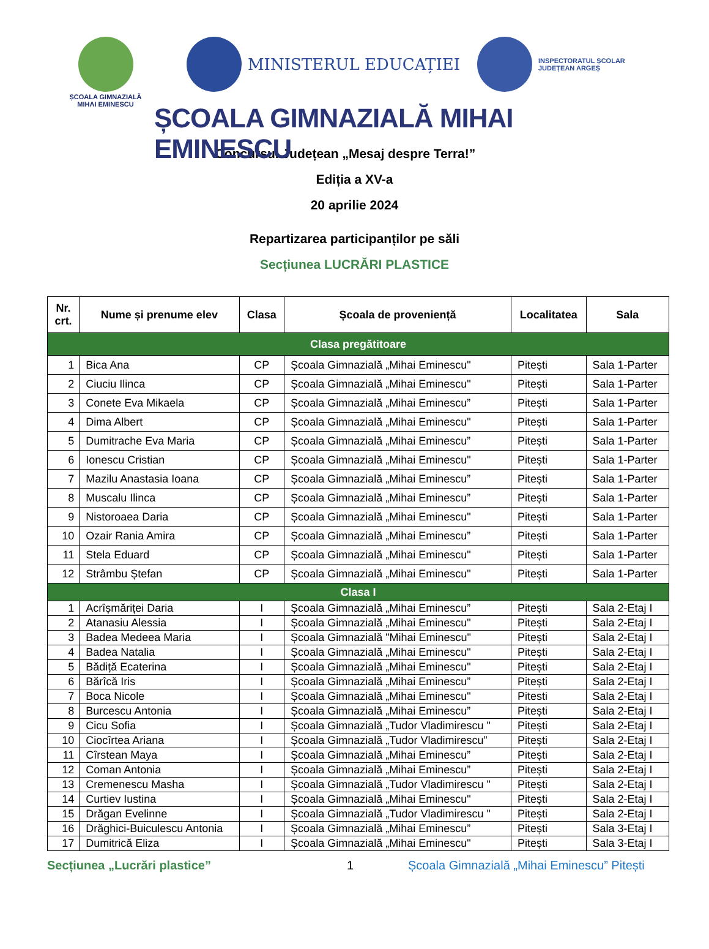ȘCOALA GIMNAZIALĂ
MIHAI EMINESCU
MINISTERUL EDUCAȚIEI
INSPECTORATUL ȘCOLAR
JUDEȚEAN ARGEȘ
ȘCOALA GIMNAZIALĂ MIHAI EMINESCU
Concursul Județean „Mesaj despre Terra!”
Ediția a XV-a
20 aprilie 2024
Repartizarea participanților pe săli
Secțiunea LUCRĂRI PLASTICE
| Nr. crt. | Nume și prenume elev | Clasa | Școala de proveniență | Localitatea | Sala |
| --- | --- | --- | --- | --- | --- |
| Clasa pregătitoare | | | | | |
| 1 | Bica Ana | CP | Școala Gimnazială „Mihai Eminescu" | Pitești | Sala 1-Parter |
| 2 | Ciuciu Ilinca | CP | Școala Gimnazială „Mihai Eminescu" | Pitești | Sala 1-Parter |
| 3 | Conete Eva Mikaela | CP | Școala Gimnazială „Mihai Eminescu” | Pitești | Sala 1-Parter |
| 4 | Dima Albert | CP | Școala Gimnazială „Mihai Eminescu" | Pitești | Sala 1-Parter |
| 5 | Dumitrache Eva Maria | CP | Școala Gimnazială „Mihai Eminescu” | Pitești | Sala 1-Parter |
| 6 | Ionescu Cristian | CP | Școala Gimnazială „Mihai Eminescu" | Pitești | Sala 1-Parter |
| 7 | Mazilu Anastasia Ioana | CP | Școala Gimnazială „Mihai Eminescu” | Pitești | Sala 1-Parter |
| 8 | Muscalu Ilinca | CP | Școala Gimnazială „Mihai Eminescu” | Pitești | Sala 1-Parter |
| 9 | Nistoroaea Daria | CP | Școala Gimnazială „Mihai Eminescu" | Pitești | Sala 1-Parter |
| 10 | Ozair Rania Amira | CP | Școala Gimnazială „Mihai Eminescu” | Pitești | Sala 1-Parter |
| 11 | Stela Eduard | CP | Școala Gimnazială „Mihai Eminescu" | Pitești | Sala 1-Parter |
| 12 | Strâmbu Ștefan | CP | Școala Gimnazială „Mihai Eminescu" | Pitești | Sala 1-Parter |
| Clasa I | | | | | |
| 1 | Acrîșmăriței Daria | I | Școala Gimnazială „Mihai Eminescu” | Pitești | Sala 2-Etaj I |
| 2 | Atanasiu Alessia | I | Școala Gimnazială „Mihai Eminescu" | Pitești | Sala 2-Etaj I |
| 3 | Badea Medeea Maria | I | Școala Gimnazială "Mihai Eminescu" | Pitești | Sala 2-Etaj I |
| 4 | Badea Natalia | I | Școala Gimnazială „Mihai Eminescu" | Pitești | Sala 2-Etaj I |
| 5 | Bădiță Ecaterina | I | Școala Gimnazială „Mihai Eminescu" | Pitești | Sala 2-Etaj I |
| 6 | Bărîcă Iris | I | Școala Gimnazială „Mihai Eminescu” | Pitești | Sala 2-Etaj I |
| 7 | Boca Nicole | I | Școala Gimnazială „Mihai Eminescu" | Pitesti | Sala 2-Etaj I |
| 8 | Burcescu Antonia | I | Școala Gimnazială „Mihai Eminescu” | Pitești | Sala 2-Etaj I |
| 9 | Cicu Sofia | I | Școala Gimnazială „Tudor Vladimirescu " | Pitești | Sala 2-Etaj I |
| 10 | Ciocîrtea Ariana | I | Școala Gimnazială „Tudor Vladimirescu” | Pitești | Sala 2-Etaj I |
| 11 | Cîrstean Maya | I | Școala Gimnazială „Mihai Eminescu” | Pitești | Sala 2-Etaj I |
| 12 | Coman Antonia | I | Școala Gimnazială „Mihai Eminescu” | Pitești | Sala 2-Etaj I |
| 13 | Cremenescu Masha | I | Școala Gimnazială „Tudor Vladimirescu " | Pitești | Sala 2-Etaj I |
| 14 | Curtiev Iustina | I | Școala Gimnazială „Mihai Eminescu" | Pitești | Sala 2-Etaj I |
| 15 | Drăgan Evelinne | I | Școala Gimnazială „Tudor Vladimirescu " | Pitești | Sala 2-Etaj I |
| 16 | Drăghici-Buiculescu Antonia | I | Școala Gimnazială „Mihai Eminescu” | Pitești | Sala 3-Etaj I |
| 17 | Dumitrică Eliza | I | Școala Gimnazială „Mihai Eminescu" | Pitești | Sala 3-Etaj I |
Secțiunea „Lucrări plastice” 1 Școala Gimnazială „Mihai Eminescu” Pitești